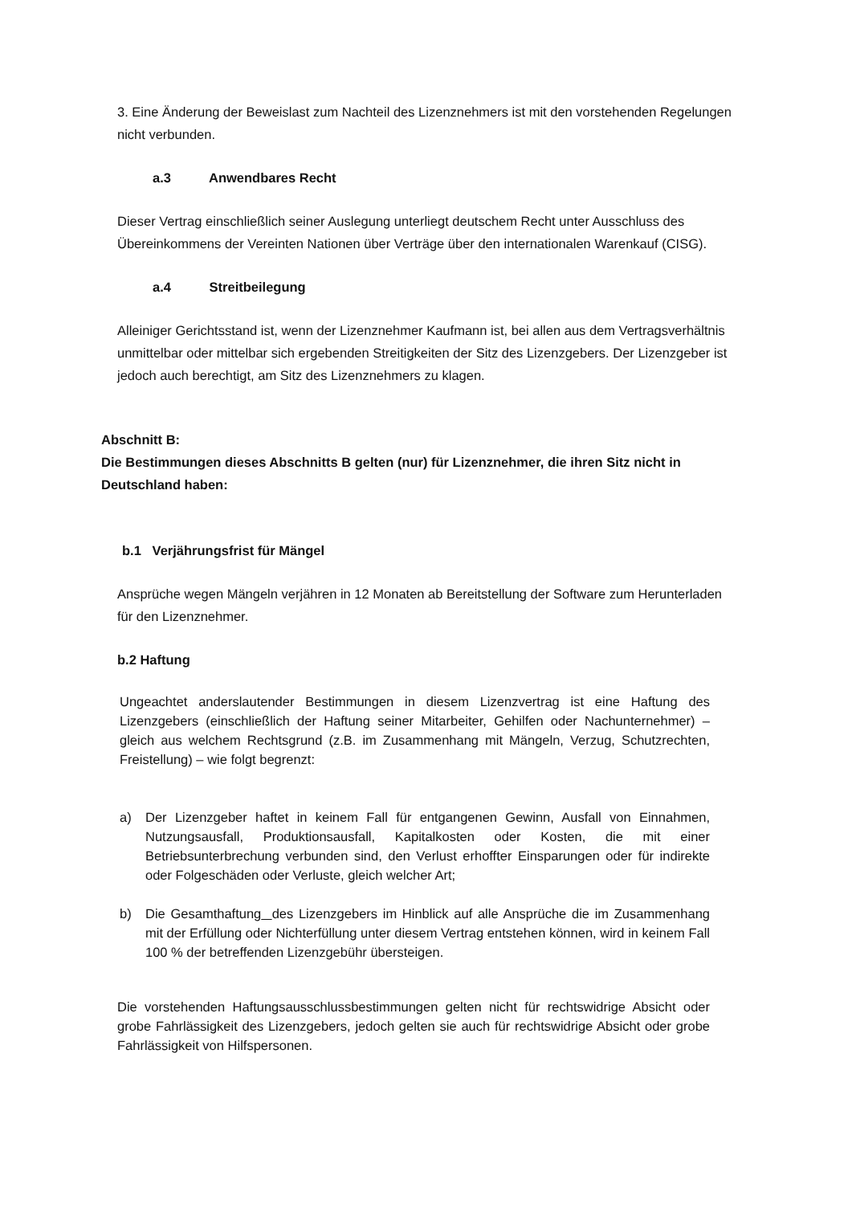3. Eine Änderung der Beweislast zum Nachteil des Lizenznehmers ist mit den vorstehenden Regelungen nicht verbunden.
a.3 Anwendbares Recht
Dieser Vertrag einschließlich seiner Auslegung unterliegt deutschem Recht unter Ausschluss des Übereinkommens der Vereinten Nationen über Verträge über den internationalen Warenkauf (CISG).
a.4 Streitbeilegung
Alleiniger Gerichtsstand ist, wenn der Lizenznehmer Kaufmann ist, bei allen aus dem Vertragsverhältnis unmittelbar oder mittelbar sich ergebenden Streitigkeiten der Sitz des Lizenzgebers. Der Lizenzgeber ist jedoch auch berechtigt, am Sitz des Lizenznehmers zu klagen.
Abschnitt B:
Die Bestimmungen dieses Abschnitts B gelten (nur) für Lizenznehmer, die ihren Sitz nicht in Deutschland haben:
b.1 Verjährungsfrist für Mängel
Ansprüche wegen Mängeln verjähren in 12 Monaten ab Bereitstellung der Software zum Herunterladen für den Lizenznehmer.
b.2 Haftung
Ungeachtet anderslautender Bestimmungen in diesem Lizenzvertrag ist eine Haftung des Lizenzgebers (einschließlich der Haftung seiner Mitarbeiter, Gehilfen oder Nachunternehmer) – gleich aus welchem Rechtsgrund (z.B. im Zusammenhang mit Mängeln, Verzug, Schutzrechten, Freistellung) – wie folgt begrenzt:
a) Der Lizenzgeber haftet in keinem Fall für entgangenen Gewinn, Ausfall von Einnahmen, Nutzungsausfall, Produktionsausfall, Kapitalkosten oder Kosten, die mit einer Betriebsunterbrechung verbunden sind, den Verlust erhoffter Einsparungen oder für indirekte oder Folgeschäden oder Verluste, gleich welcher Art;
b) Die Gesamthaftung des Lizenzgebers im Hinblick auf alle Ansprüche die im Zusammenhang mit der Erfüllung oder Nichterfüllung unter diesem Vertrag entstehen können, wird in keinem Fall 100 % der betreffenden Lizenzgebühr übersteigen.
Die vorstehenden Haftungsausschlussbestimmungen gelten nicht für rechtswidrige Absicht oder grobe Fahrlässigkeit des Lizenzgebers, jedoch gelten sie auch für rechtswidrige Absicht oder grobe Fahrlässigkeit von Hilfspersonen.